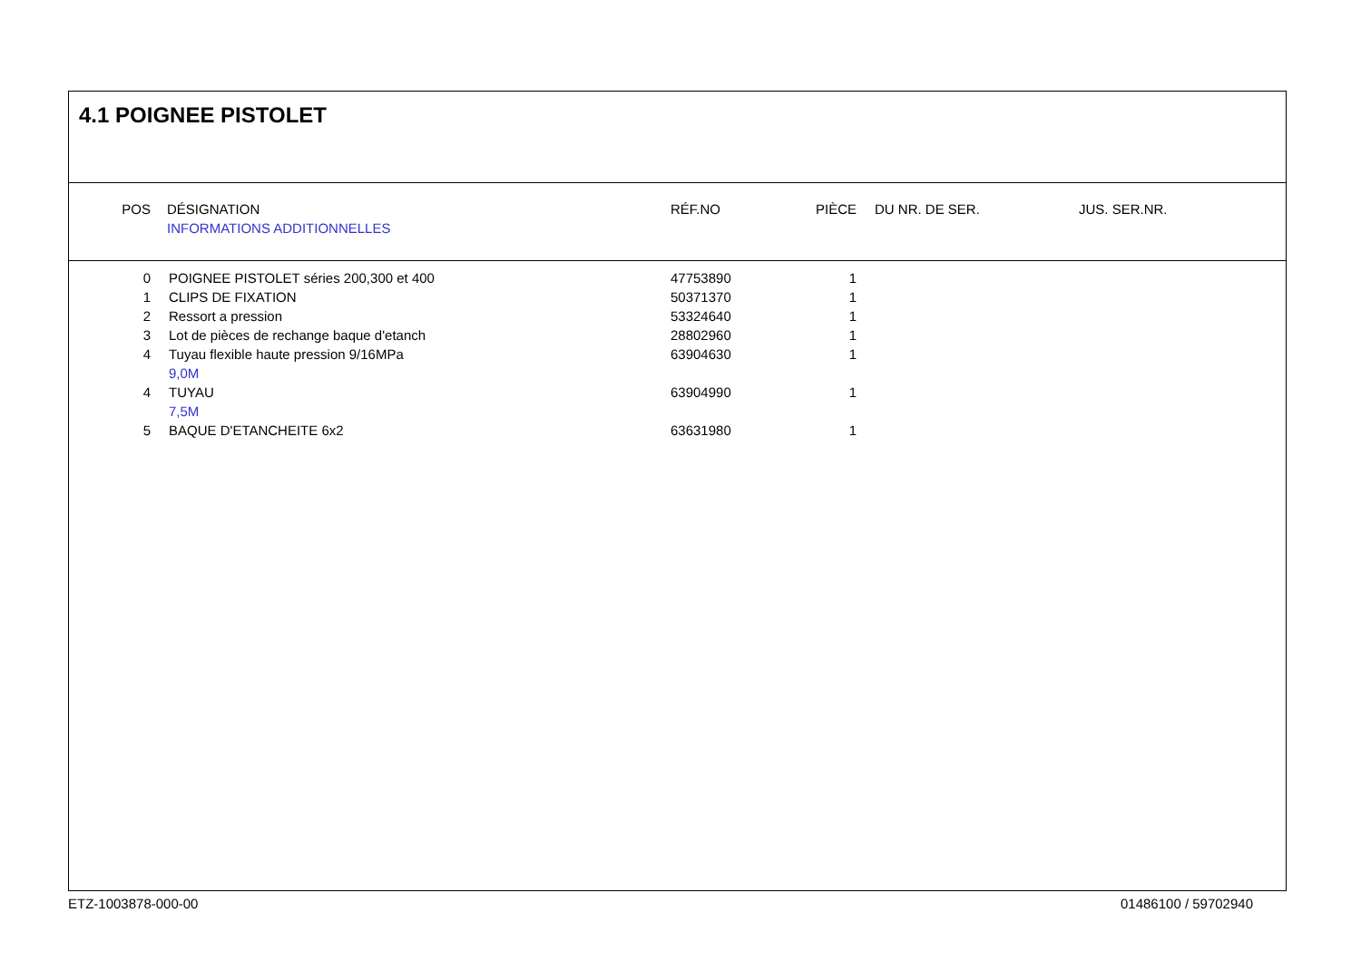4.1 POIGNEE PISTOLET
| POS | | DÉSIGNATION | RÉF.NO | PIÈCE | | DU NR. DE SER. | JUS. SER.NR. |
| --- | --- | --- | --- | --- | --- | --- | --- |
| | | INFORMATIONS ADDITIONNELLES | | | | | |
| 0 | | POIGNEE PISTOLET séries 200,300 et 400 | 47753890 | 1 |
| 1 | | CLIPS DE FIXATION | 50371370 | 1 |
| 2 | | Ressort a pression | 53324640 | 1 |
| 3 | | Lot de pièces de rechange baque d'etanch | 28802960 | 1 |
| 4 | | Tuyau flexible haute pression 9/16MPa | 63904630 | 1 |
| | | 9,0M | | |
| 4 | | TUYAU | 63904990 | 1 |
| | | 7,5M | | |
| 5 | | BAQUE D'ETANCHEITE 6x2 | 63631980 | 1 |
ETZ-1003878-000-00 01486100 / 59702940